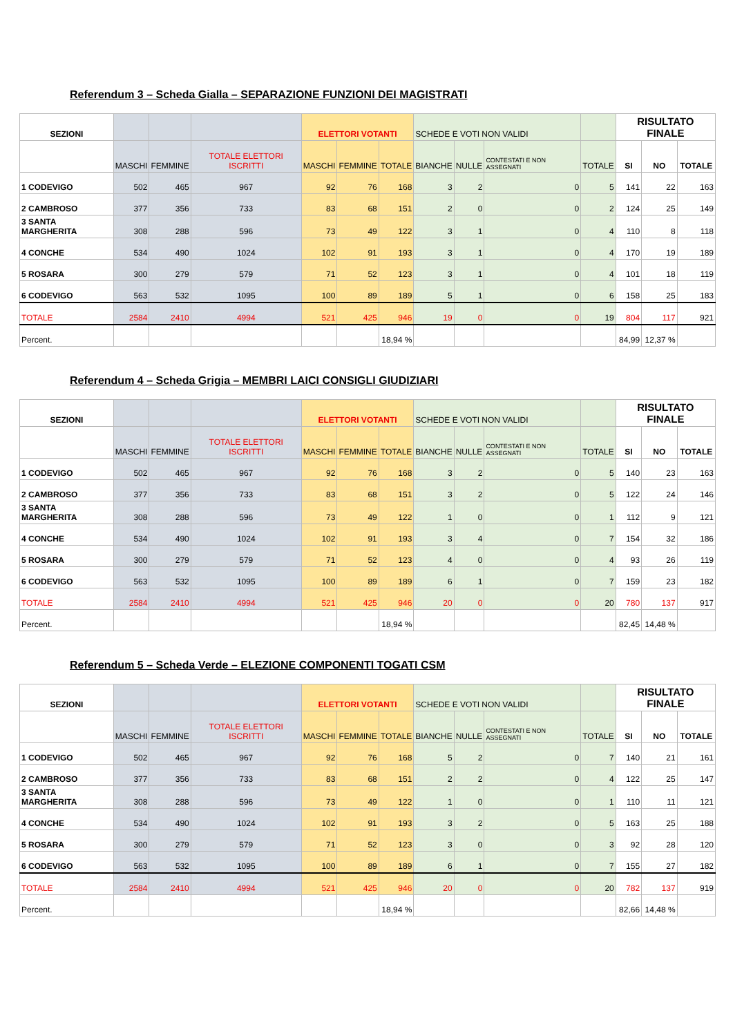Referendum 3 – Scheda Gialla – SEPARAZIONE FUNZIONI DEI MAGISTRATI
| SEZIONI | | | | ELETTORI VOTANTI | | | SCHEDE E VOTI NON VALIDI | | | | RISULTATO FINALE | | |
| --- | --- | --- | --- | --- | --- | --- | --- | --- | --- | --- | --- | --- | --- |
| | MASCHI | FEMMINE | TOTALE ELETTORI ISCRITTI | MASCHI | FEMMINE | TOTALE | BIANCHE | NULLE | CONTESTATI E NON ASSEGNATI | TOTALE | SI | NO | TOTALE |
| 1 CODEVIGO | 502 | 465 | 967 | 92 | 76 | 168 | 3 | 2 | 0 | 5 | 141 | 22 | 163 |
| 2 CAMBROSO | 377 | 356 | 733 | 83 | 68 | 151 | 2 | 0 | 0 | 2 | 124 | 25 | 149 |
| 3 SANTA MARGHERITA | 308 | 288 | 596 | 73 | 49 | 122 | 3 | 1 | 0 | 4 | 110 | 8 | 118 |
| 4 CONCHE | 534 | 490 | 1024 | 102 | 91 | 193 | 3 | 1 | 0 | 4 | 170 | 19 | 189 |
| 5 ROSARA | 300 | 279 | 579 | 71 | 52 | 123 | 3 | 1 | 0 | 4 | 101 | 18 | 119 |
| 6 CODEVIGO | 563 | 532 | 1095 | 100 | 89 | 189 | 5 | 1 | 0 | 6 | 158 | 25 | 183 |
| TOTALE | 2584 | 2410 | 4994 | 521 | 425 | 946 | 19 | 0 | 0 | 19 | 804 | 117 | 921 |
| Percent. | | | | | | 18,94 % | | | | | 84,99 | 12,37 % | |
Referendum 4 – Scheda Grigia – MEMBRI LAICI CONSIGLI GIUDIZIARI
| SEZIONI | | | | ELETTORI VOTANTI | | | SCHEDE E VOTI NON VALIDI | | | | RISULTATO FINALE | | |
| --- | --- | --- | --- | --- | --- | --- | --- | --- | --- | --- | --- | --- | --- |
| | MASCHI | FEMMINE | TOTALE ELETTORI ISCRITTI | MASCHI | FEMMINE | TOTALE | BIANCHE | NULLE | CONTESTATI E NON ASSEGNATI | TOTALE | SI | NO | TOTALE |
| 1 CODEVIGO | 502 | 465 | 967 | 92 | 76 | 168 | 3 | 2 | 0 | 5 | 140 | 23 | 163 |
| 2 CAMBROSO | 377 | 356 | 733 | 83 | 68 | 151 | 3 | 2 | 0 | 5 | 122 | 24 | 146 |
| 3 SANTA MARGHERITA | 308 | 288 | 596 | 73 | 49 | 122 | 1 | 0 | 0 | 1 | 112 | 9 | 121 |
| 4 CONCHE | 534 | 490 | 1024 | 102 | 91 | 193 | 3 | 4 | 0 | 7 | 154 | 32 | 186 |
| 5 ROSARA | 300 | 279 | 579 | 71 | 52 | 123 | 4 | 0 | 0 | 4 | 93 | 26 | 119 |
| 6 CODEVIGO | 563 | 532 | 1095 | 100 | 89 | 189 | 6 | 1 | 0 | 7 | 159 | 23 | 182 |
| TOTALE | 2584 | 2410 | 4994 | 521 | 425 | 946 | 20 | 0 | 0 | 20 | 780 | 137 | 917 |
| Percent. | | | | | | 18,94 % | | | | | 82,45 | 14,48 % | |
Referendum 5 – Scheda Verde – ELEZIONE COMPONENTI TOGATI CSM
| SEZIONI | | | | ELETTORI VOTANTI | | | SCHEDE E VOTI NON VALIDI | | | | RISULTATO FINALE | | |
| --- | --- | --- | --- | --- | --- | --- | --- | --- | --- | --- | --- | --- | --- |
| | MASCHI | FEMMINE | TOTALE ELETTORI ISCRITTI | MASCHI | FEMMINE | TOTALE | BIANCHE | NULLE | CONTESTATI E NON ASSEGNATI | TOTALE | SI | NO | TOTALE |
| 1 CODEVIGO | 502 | 465 | 967 | 92 | 76 | 168 | 5 | 2 | 0 | 7 | 140 | 21 | 161 |
| 2 CAMBROSO | 377 | 356 | 733 | 83 | 68 | 151 | 2 | 2 | 0 | 4 | 122 | 25 | 147 |
| 3 SANTA MARGHERITA | 308 | 288 | 596 | 73 | 49 | 122 | 1 | 0 | 0 | 1 | 110 | 11 | 121 |
| 4 CONCHE | 534 | 490 | 1024 | 102 | 91 | 193 | 3 | 2 | 0 | 5 | 163 | 25 | 188 |
| 5 ROSARA | 300 | 279 | 579 | 71 | 52 | 123 | 3 | 0 | 0 | 3 | 92 | 28 | 120 |
| 6 CODEVIGO | 563 | 532 | 1095 | 100 | 89 | 189 | 6 | 1 | 0 | 7 | 155 | 27 | 182 |
| TOTALE | 2584 | 2410 | 4994 | 521 | 425 | 946 | 20 | 0 | 0 | 20 | 782 | 137 | 919 |
| Percent. | | | | | | 18,94 % | | | | | 82,66 | 14,48 % | |